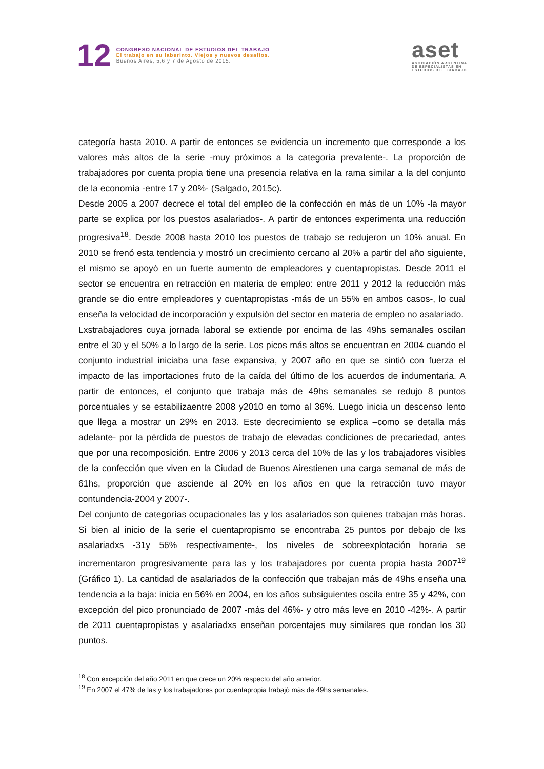12
CONGRESO NACIONAL DE ESTUDIOS DEL TRABAJO
El trabajo en su laberinto. Viejos y nuevos desafíos.
Buenos Aires, 5,6 y 7 de Agosto de 2015.
aset
ASOCIACIÓN ARGENTINA
DE ESPECIALISTAS EN
ESTUDIOS DEL TRABAJO
categoría hasta 2010. A partir de entonces se evidencia un incremento que corresponde a los valores más altos de la serie -muy próximos a la categoría prevalente-. La proporción de trabajadores por cuenta propia tiene una presencia relativa en la rama similar a la del conjunto de la economía -entre 17 y 20%- (Salgado, 2015c).
Desde 2005 a 2007 decrece el total del empleo de la confección en más de un 10% -la mayor parte se explica por los puestos asalariados-. A partir de entonces experimenta una reducción progresiva<sup>18</sup>. Desde 2008 hasta 2010 los puestos de trabajo se redujeron un 10% anual. En 2010 se frenó esta tendencia y mostró un crecimiento cercano al 20% a partir del año siguiente, el mismo se apoyó en un fuerte aumento de empleadores y cuentapropistas. Desde 2011 el sector se encuentra en retracción en materia de empleo: entre 2011 y 2012 la reducción más grande se dio entre empleadores y cuentapropistas -más de un 55% en ambos casos-, lo cual enseña la velocidad de incorporación y expulsión del sector en materia de empleo no asalariado.
Lxstrabajadores cuya jornada laboral se extiende por encima de las 49hs semanales oscilan entre el 30 y el 50% a lo largo de la serie. Los picos más altos se encuentran en 2004 cuando el conjunto industrial iniciaba una fase expansiva, y 2007 año en que se sintió con fuerza el impacto de las importaciones fruto de la caída del último de los acuerdos de indumentaria. A partir de entonces, el conjunto que trabaja más de 49hs semanales se redujo 8 puntos porcentuales y se estabilizaentre 2008 y2010 en torno al 36%. Luego inicia un descenso lento que llega a mostrar un 29% en 2013. Este decrecimiento se explica –como se detalla más adelante- por la pérdida de puestos de trabajo de elevadas condiciones de precariedad, antes que por una recomposición. Entre 2006 y 2013 cerca del 10% de las y los trabajadores visibles de la confección que viven en la Ciudad de Buenos Airestienen una carga semanal de más de 61hs, proporción que asciende al 20% en los años en que la retracción tuvo mayor contundencia-2004 y 2007-.
Del conjunto de categorías ocupacionales las y los asalariados son quienes trabajan más horas. Si bien al inicio de la serie el cuentapropismo se encontraba 25 puntos por debajo de lxs asalariadxs -31y 56% respectivamente-, los niveles de sobreexplotación horaria se incrementaron progresivamente para las y los trabajadores por cuenta propia hasta 2007<sup>19</sup> (Gráfico 1). La cantidad de asalariados de la confección que trabajan más de 49hs enseña una tendencia a la baja: inicia en 56% en 2004, en los años subsiguientes oscila entre 35 y 42%, con excepción del pico pronunciado de 2007 -más del 46%- y otro más leve en 2010 -42%-. A partir de 2011 cuentapropistas y asalariadxs enseñan porcentajes muy similares que rondan los 30 puntos.
<sup>18</sup> Con excepción del año 2011 en que crece un 20% respecto del año anterior.
<sup>19</sup> En 2007 el 47% de las y los trabajadores por cuentapropia trabajó más de 49hs semanales.